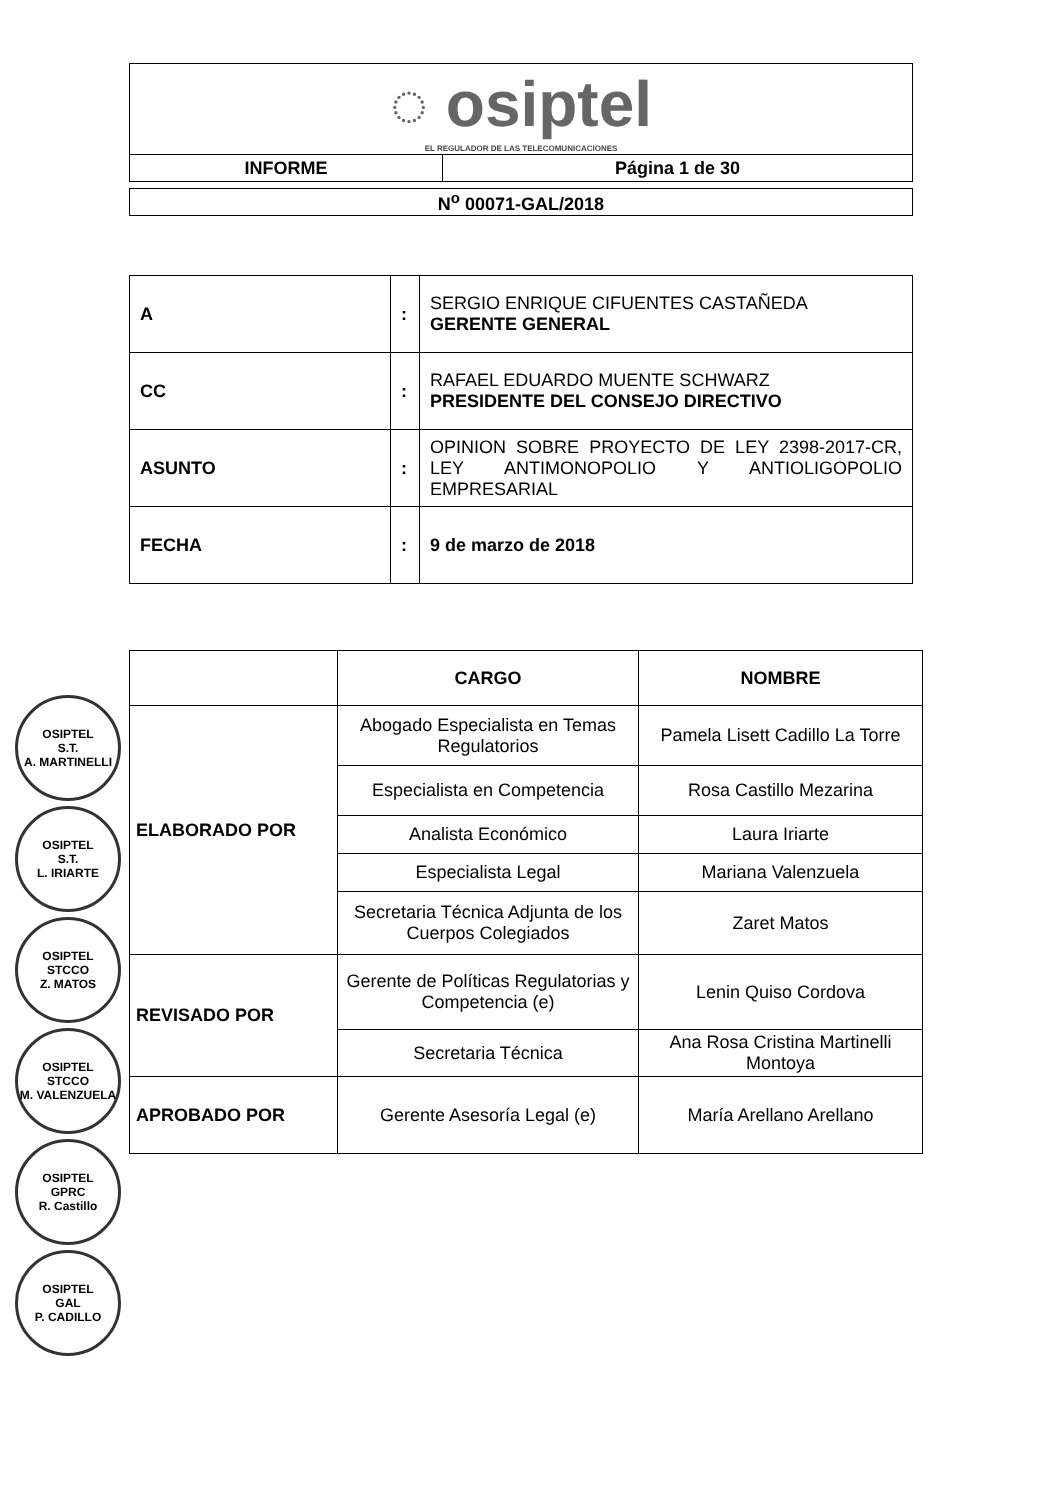| ◌ osiptel EL REGULADOR DE LAS TELECOMUNICACIONES | |
| INFORME | Página 1 de 30 |
| N<sup>o</sup> 00071-GAL/2018 |
| A | : | SERGIO ENRIQUE CIFUENTES CASTAÑEDA GERENTE GENERAL |
| CC | : | RAFAEL EDUARDO MUENTE SCHWARZ PRESIDENTE DEL CONSEJO DIRECTIVO |
| ASUNTO | : | OPINION SOBRE PROYECTO DE LEY 2398-2017-CR, LEY ANTIMONOPOLIO Y ANTIOLIGOPOLIO EMPRESARIAL |
| FECHA | : | 9 de marzo de 2018 |
| | CARGO | NOMBRE |
| --- | --- | --- |
| ELABORADO POR | Abogado Especialista en Temas Regulatorios | Pamela Lisett Cadillo La Torre |
| | Especialista en Competencia | Rosa Castillo Mezarina |
| | Analista Económico | Laura Iriarte |
| | Especialista Legal | Mariana Valenzuela |
| | Secretaria Técnica Adjunta de los Cuerpos Colegiados | Zaret Matos |
| REVISADO POR | Gerente de Políticas Regulatorias y Competencia (e) | Lenin Quiso Cordova |
| | Secretaria Técnica | Ana Rosa Cristina Martinelli Montoya |
| APROBADO POR | Gerente Asesoría Legal (e) | María Arellano Arellano |
OSIPTEL
S.T.
A. MARTINELLI
OSIPTEL
S.T.
L. IRIARTE
OSIPTEL
STCCO
Z. MATOS
OSIPTEL
STCCO
M. VALENZUELA
OSIPTEL
GPRC
R. Castillo
OSIPTEL
GAL
P. CADILLO